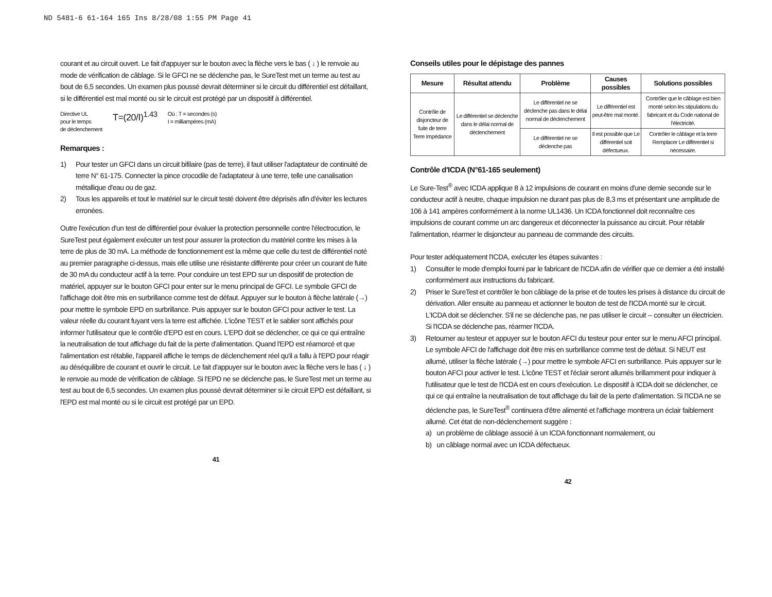ND 5481-6 61-164 165 Ins 8/28/08 1:55 PM Page 41
courant et au circuit ouvert. Le fait d'appuyer sur le bouton avec la flèche vers le bas ( ↓ ) le renvoie au mode de vérification de câblage. Si le GFCI ne se déclenche pas, le SureTest met un terme au test au bout de 6,5 secondes. Un examen plus poussé devrait déterminer si le circuit du différentiel est défaillant, si le différentiel est mal monté ou sir le circuit est protégé par un dispositif à différentiel.
Directive UL
pour le temps
de déclenchement
T=(20/I)<sup>1.43</sup>
Où : T = secondes (s)
I = milliampères (mA)
Remarques :
1) Pour tester un GFCI dans un circuit bifilaire (pas de terre), il faut utiliser l'adaptateur de continuité de terre N° 61-175. Connecter la pince crocodile de l'adaptateur à une terre, telle une canalisation métallique d'eau ou de gaz.
2) Tous les appareils et tout le matériel sur le circuit testé doivent être déprisés afin d'éviter les lectures erronées.
Outre l'exécution d'un test de différentiel pour évaluer la protection personnelle contre l'électrocution, le SureTest peut également exécuter un test pour assurer la protection du matériel contre les mises à la terre de plus de 30 mA. La méthode de fonctionnement est la même que celle du test de différentiel noté au premier paragraphe ci-dessus, mais elle utilise une résistante différente pour créer un courant de fuite de 30 mA du conducteur actif à la terre. Pour conduire un test EPD sur un dispositif de protection de matériel, appuyer sur le bouton GFCI pour enter sur le menu principal de GFCI. Le symbole GFCI de l'affichage doit être mis en surbrillance comme test de défaut. Appuyer sur le bouton à flèche latérale (→) pour mettre le symbole EPD en surbrillance. Puis appuyer sur le bouton GFCI pour activer le test. La valeur réelle du courant fuyant vers la terre est affichée. L'icône TEST et le sablier sont affichés pour informer l'utilisateur que le contrôle d'EPD est en cours. L'EPD doit se déclencher, ce qui ce qui entraîne la neutralisation de tout affichage du fait de la perte d'alimentation. Quand l'EPD est réamorcé et que l'alimentation est rétablie, l'appareil affiche le temps de déclenchement réel qu'il a fallu à l'EPD pour réagir au déséquilibre de courant et ouvrir le circuit. Le fait d'appuyer sur le bouton avec la flèche vers le bas ( ↓ ) le renvoie au mode de vérification de câblage. Si l'EPD ne se déclenche pas, le SureTest met un terme au test au bout de 6,5 secondes. Un examen plus poussé devrait déterminer si le circuit EPD est défaillant, si l'EPD est mal monté ou si le circuit est protégé par un EPD.
41
Conseils utiles pour le dépistage des pannes
| Mesure | Résultat attendu | Problème | Causes possibles | Solutions possibles |
| --- | --- | --- | --- | --- |
| Contrôle de disjoncteur de fuite de terre Terre Impédance | Le différentiel se déclenche dans le délai normal de déclenchement | Le différentiel ne se déclenche pas dans le délai normal de déclenchement | Le différentiel est peut-être mal monté. | Contrôler que le câblage est bien monté selon les stipulations du fabricant et du Code national de l'électricité. |
| | | Le différentiel ne se déclenche pas | Il est possible que Le différentiel soit défectueux. | Contrôler le câblage et la terre Remplacer Le différentiel si nécessaire. |
Contrôle d'ICDA (N°61-165 seulement)
Le Sure-Test<sup>®</sup> avec ICDA applique 8 à 12 impulsions de courant en moins d'une demie seconde sur le conducteur actif à neutre, chaque impulsion ne durant pas plus de 8,3 ms et présentant une amplitude de 106 à 141 ampères conformément à la norme UL1436. Un ICDA fonctionnel doit reconnaître ces impulsions de courant comme un arc dangereux et déconnecter la puissance au circuit. Pour rétablir l'alimentation, réarmer le disjoncteur au panneau de commande des circuits.
Pour tester adéquatement l'ICDA, exécuter les étapes suivantes :
1) Consulter le mode d'emploi fourni par le fabricant de l'ICDA afin de vérifier que ce dernier a été installé conformément aux instructions du fabricant.
2) Priser le SureTest et contrôler le bon câblage de la prise et de toutes les prises à distance du circuit de dérivation. Aller ensuite au panneau et actionner le bouton de test de l'ICDA monté sur le circuit. L'ICDA doit se déclencher. S'il ne se déclenche pas, ne pas utiliser le circuit -- consulter un électricien. Si l'ICDA se déclenche pas, réarmer l'ICDA.
3) Retourner au testeur et appuyer sur le bouton AFCI du testeur pour enter sur le menu AFCI principal. Le symbole AFCI de l'affichage doit être mis en surbrillance comme test de défaut. Si NEUT est allumé, utiliser la flèche latérale (→) pour mettre le symbole AFCI en surbrillance. Puis appuyer sur le bouton AFCI pour activer le test. L'icône TEST et l'éclair seront allumés brillamment pour indiquer à l'utilisateur que le test de l'ICDA est en cours d'exécution. Le dispositif à ICDA doit se déclencher, ce qui ce qui entraîne la neutralisation de tout affichage du fait de la perte d'alimentation. Si l'ICDA ne se déclenche pas, le SureTest<sup>®</sup> continuera d'être alimenté et l'affichage montrera un éclair faiblement allumé. Cet état de non-déclenchement suggère :
a) un problème de câblage associé à un ICDA fonctionnant normalement, ou
b) un câblage normal avec un ICDA défectueux.
42